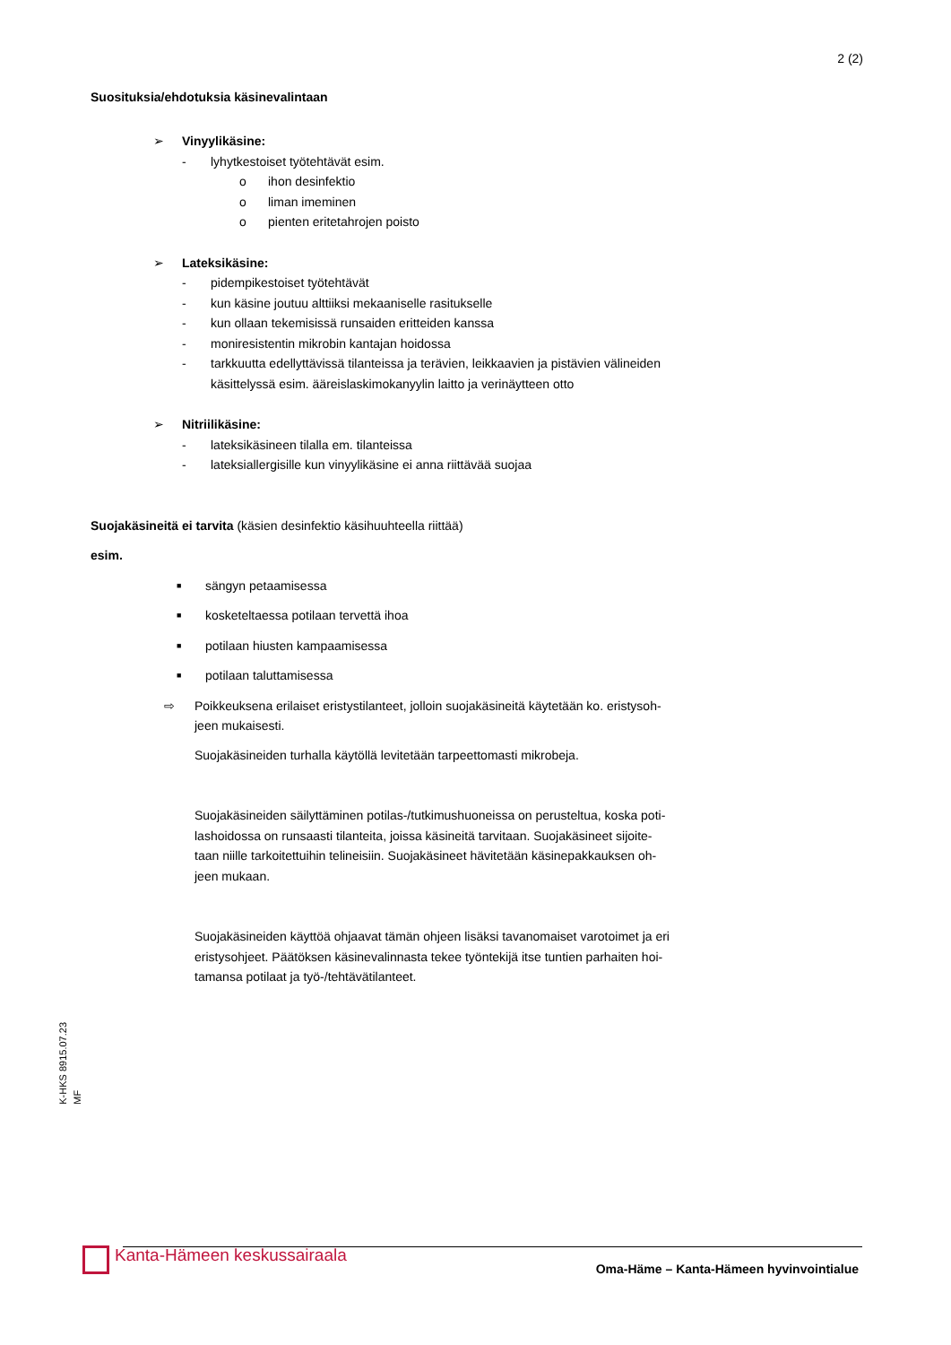2 (2)
Suosituksia/ehdotuksia käsinevalintaan
➢ Vinyylikäsine:
- lyhytkestoiset työtehtävät esim.
o ihon desinfektio
o liman imeminen
o pienten eritetahrojen poisto
➢ Lateksikäsine:
- pidempikestoiset työtehtävät
- kun käsine joutuu alttiiksi mekaaniselle rasitukselle
- kun ollaan tekemisissä runsaiden eritteiden kanssa
- moniresistentin mikrobin kantajan hoidossa
- tarkkuutta edellyttävissä tilanteissa ja terävien, leikkaavien ja pistävien välineiden
käsittelyssä esim. ääreislaskimokanyylin laitto ja verinäytteen otto
➢ Nitriilikäsine:
- lateksikäsineen tilalla em. tilanteissa
- lateksiallergisille kun vinyylikäsine ei anna riittävää suojaa
Suojakäsineitä ei tarvita (käsien desinfektio käsihuuhteella riittää)
esim.
■ sängyn petaamisessa
■ kosketeltaessa potilaan tervettä ihoa
■ potilaan hiusten kampaamisessa
■ potilaan taluttamisessa
⇨ Poikkeuksena erilaiset eristystilanteet, jolloin suojakäsineitä käytetään ko. eristysoh-
jeen mukaisesti.
Suojakäsineiden turhalla käytöllä levitetään tarpeettomasti mikrobeja.
Suojakäsineiden säilyttäminen potilas-/tutkimushuoneissa on perusteltua, koska poti-
lashoidossa on runsaasti tilanteita, joissa käsineitä tarvitaan. Suojakäsineet sijoite-
taan niille tarkoitettuihin telineisiin. Suojakäsineet hävitetään käsinepakkauksen oh-
jeen mukaan.
Suojakäsineiden käyttöä ohjaavat tämän ohjeen lisäksi tavanomaiset varotoimet ja eri
eristysohjeet. Päätöksen käsinevalinnasta tekee työntekijä itse tuntien parhaiten hoi-
tamansa potilaat ja työ-/tehtävätilanteet.
K-HKS 8915.07.23
MF
Kanta-Hämeen keskussairaala
Oma-Häme – Kanta-Hämeen hyvinvointialue